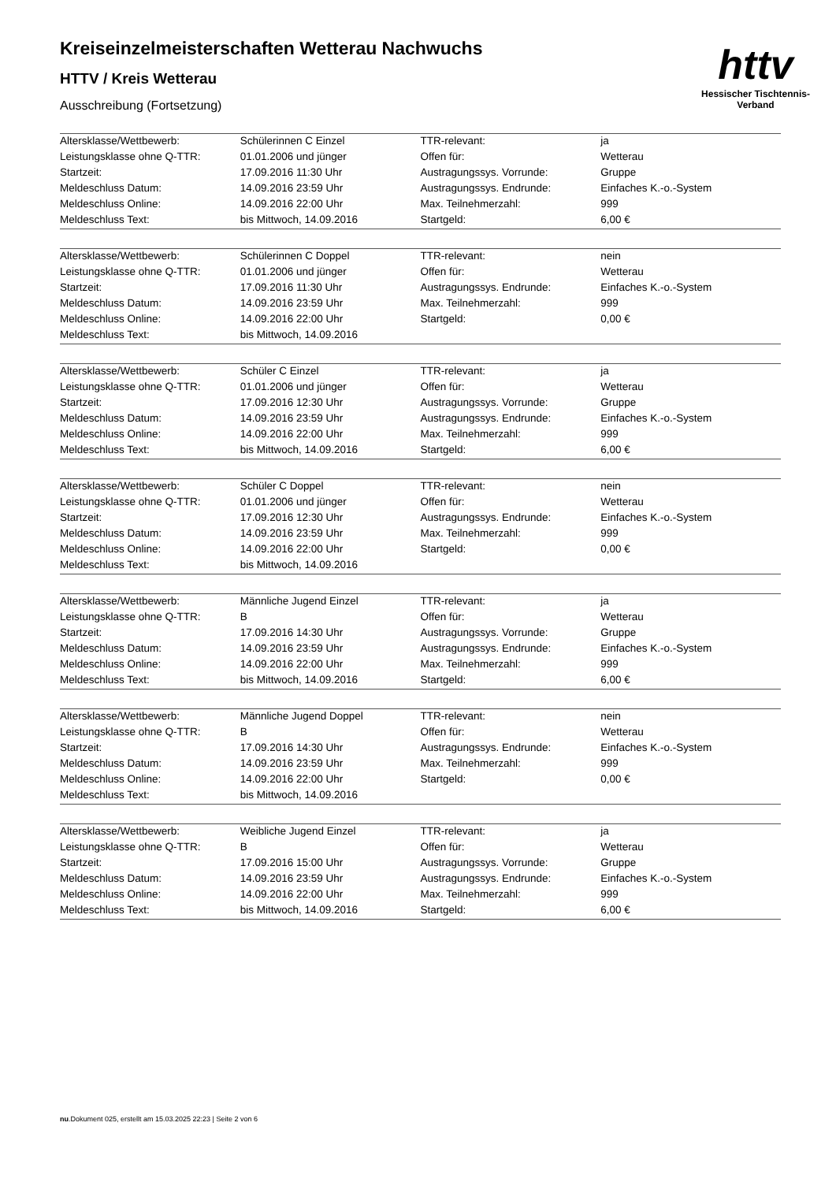httv
Hessischer Tischtennis-Verband
Kreiseinzelmeisterschaften Wetterau Nachwuchs
HTTV / Kreis Wetterau
Ausschreibung (Fortsetzung)
| Altersklasse/Wettbewerb: | Schülerinnen C Einzel | TTR-relevant: | ja |
| Leistungsklasse ohne Q-TTR: | 01.01.2006 und jünger | Offen für: | Wetterau |
| Startzeit: | 17.09.2016 11:30 Uhr | Austragungssys. Vorrunde: | Gruppe |
| Meldeschluss Datum: | 14.09.2016 23:59 Uhr | Austragungssys. Endrunde: | Einfaches K.-o.-System |
| Meldeschluss Online: | 14.09.2016 22:00 Uhr | Max. Teilnehmerzahl: | 999 |
| Meldeschluss Text: | bis Mittwoch, 14.09.2016 | Startgeld: | 6,00 € |
| Altersklasse/Wettbewerb: | Schülerinnen C Doppel | TTR-relevant: | nein |
| Leistungsklasse ohne Q-TTR: | 01.01.2006 und jünger | Offen für: | Wetterau |
| Startzeit: | 17.09.2016 11:30 Uhr | Austragungssys. Endrunde: | Einfaches K.-o.-System |
| Meldeschluss Datum: | 14.09.2016 23:59 Uhr | Max. Teilnehmerzahl: | 999 |
| Meldeschluss Online: | 14.09.2016 22:00 Uhr | Startgeld: | 0,00 € |
| Meldeschluss Text: | bis Mittwoch, 14.09.2016 | | |
| Altersklasse/Wettbewerb: | Schüler C Einzel | TTR-relevant: | ja |
| Leistungsklasse ohne Q-TTR: | 01.01.2006 und jünger | Offen für: | Wetterau |
| Startzeit: | 17.09.2016 12:30 Uhr | Austragungssys. Vorrunde: | Gruppe |
| Meldeschluss Datum: | 14.09.2016 23:59 Uhr | Austragungssys. Endrunde: | Einfaches K.-o.-System |
| Meldeschluss Online: | 14.09.2016 22:00 Uhr | Max. Teilnehmerzahl: | 999 |
| Meldeschluss Text: | bis Mittwoch, 14.09.2016 | Startgeld: | 6,00 € |
| Altersklasse/Wettbewerb: | Schüler C Doppel | TTR-relevant: | nein |
| Leistungsklasse ohne Q-TTR: | 01.01.2006 und jünger | Offen für: | Wetterau |
| Startzeit: | 17.09.2016 12:30 Uhr | Austragungssys. Endrunde: | Einfaches K.-o.-System |
| Meldeschluss Datum: | 14.09.2016 23:59 Uhr | Max. Teilnehmerzahl: | 999 |
| Meldeschluss Online: | 14.09.2016 22:00 Uhr | Startgeld: | 0,00 € |
| Meldeschluss Text: | bis Mittwoch, 14.09.2016 | | |
| Altersklasse/Wettbewerb: | Männliche Jugend Einzel | TTR-relevant: | ja |
| Leistungsklasse ohne Q-TTR: | B | Offen für: | Wetterau |
| Startzeit: | 17.09.2016 14:30 Uhr | Austragungssys. Vorrunde: | Gruppe |
| Meldeschluss Datum: | 14.09.2016 23:59 Uhr | Austragungssys. Endrunde: | Einfaches K.-o.-System |
| Meldeschluss Online: | 14.09.2016 22:00 Uhr | Max. Teilnehmerzahl: | 999 |
| Meldeschluss Text: | bis Mittwoch, 14.09.2016 | Startgeld: | 6,00 € |
| Altersklasse/Wettbewerb: | Männliche Jugend Doppel | TTR-relevant: | nein |
| Leistungsklasse ohne Q-TTR: | B | Offen für: | Wetterau |
| Startzeit: | 17.09.2016 14:30 Uhr | Austragungssys. Endrunde: | Einfaches K.-o.-System |
| Meldeschluss Datum: | 14.09.2016 23:59 Uhr | Max. Teilnehmerzahl: | 999 |
| Meldeschluss Online: | 14.09.2016 22:00 Uhr | Startgeld: | 0,00 € |
| Meldeschluss Text: | bis Mittwoch, 14.09.2016 | | |
| Altersklasse/Wettbewerb: | Weibliche Jugend Einzel | TTR-relevant: | ja |
| Leistungsklasse ohne Q-TTR: | B | Offen für: | Wetterau |
| Startzeit: | 17.09.2016 15:00 Uhr | Austragungssys. Vorrunde: | Gruppe |
| Meldeschluss Datum: | 14.09.2016 23:59 Uhr | Austragungssys. Endrunde: | Einfaches K.-o.-System |
| Meldeschluss Online: | 14.09.2016 22:00 Uhr | Max. Teilnehmerzahl: | 999 |
| Meldeschluss Text: | bis Mittwoch, 14.09.2016 | Startgeld: | 6,00 € |
nu.Dokument 025, erstellt am 15.03.2025 22:23 | Seite 2 von 6